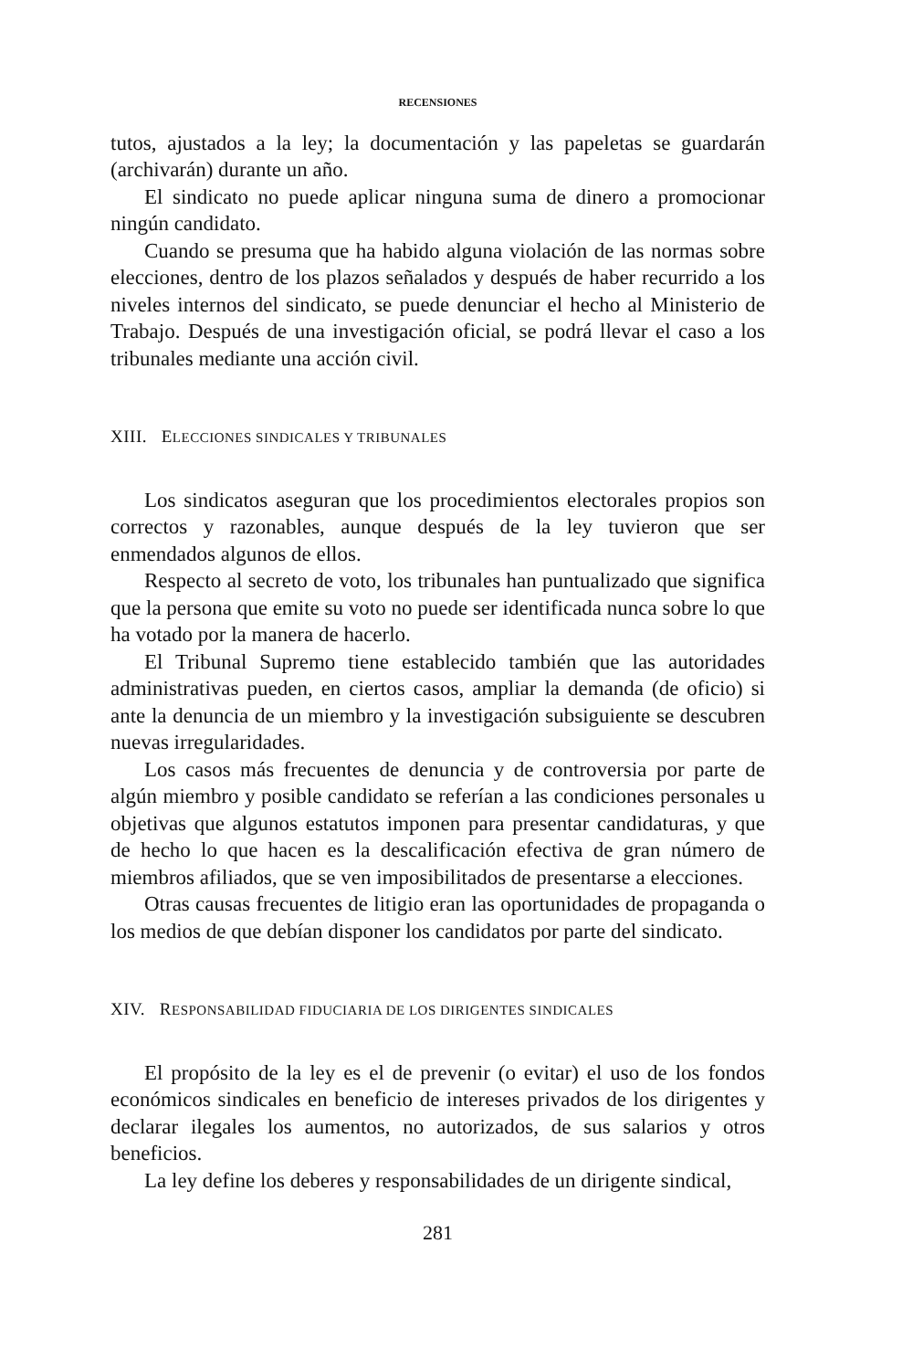RECENSIONES
tutos, ajustados a la ley; la documentación y las papeletas se guardarán (archivarán) durante un año.
El sindicato no puede aplicar ninguna suma de dinero a promocionar ningún candidato.
Cuando se presuma que ha habido alguna violación de las normas sobre elecciones, dentro de los plazos señalados y después de haber recurrido a los niveles internos del sindicato, se puede denunciar el hecho al Ministerio de Trabajo. Después de una investigación oficial, se podrá llevar el caso a los tribunales mediante una acción civil.
XIII. ELECCIONES SINDICALES Y TRIBUNALES
Los sindicatos aseguran que los procedimientos electorales propios son correctos y razonables, aunque después de la ley tuvieron que ser enmendados algunos de ellos.
Respecto al secreto de voto, los tribunales han puntualizado que significa que la persona que emite su voto no puede ser identificada nunca sobre lo que ha votado por la manera de hacerlo.
El Tribunal Supremo tiene establecido también que las autoridades administrativas pueden, en ciertos casos, ampliar la demanda (de oficio) si ante la denuncia de un miembro y la investigación subsiguiente se descubren nuevas irregularidades.
Los casos más frecuentes de denuncia y de controversia por parte de algún miembro y posible candidato se referían a las condiciones personales u objetivas que algunos estatutos imponen para presentar candidaturas, y que de hecho lo que hacen es la descalificación efectiva de gran número de miembros afiliados, que se ven imposibilitados de presentarse a elecciones.
Otras causas frecuentes de litigio eran las oportunidades de propaganda o los medios de que debían disponer los candidatos por parte del sindicato.
XIV. RESPONSABILIDAD FIDUCIARIA DE LOS DIRIGENTES SINDICALES
El propósito de la ley es el de prevenir (o evitar) el uso de los fondos económicos sindicales en beneficio de intereses privados de los dirigentes y declarar ilegales los aumentos, no autorizados, de sus salarios y otros beneficios.
La ley define los deberes y responsabilidades de un dirigente sindical,
281